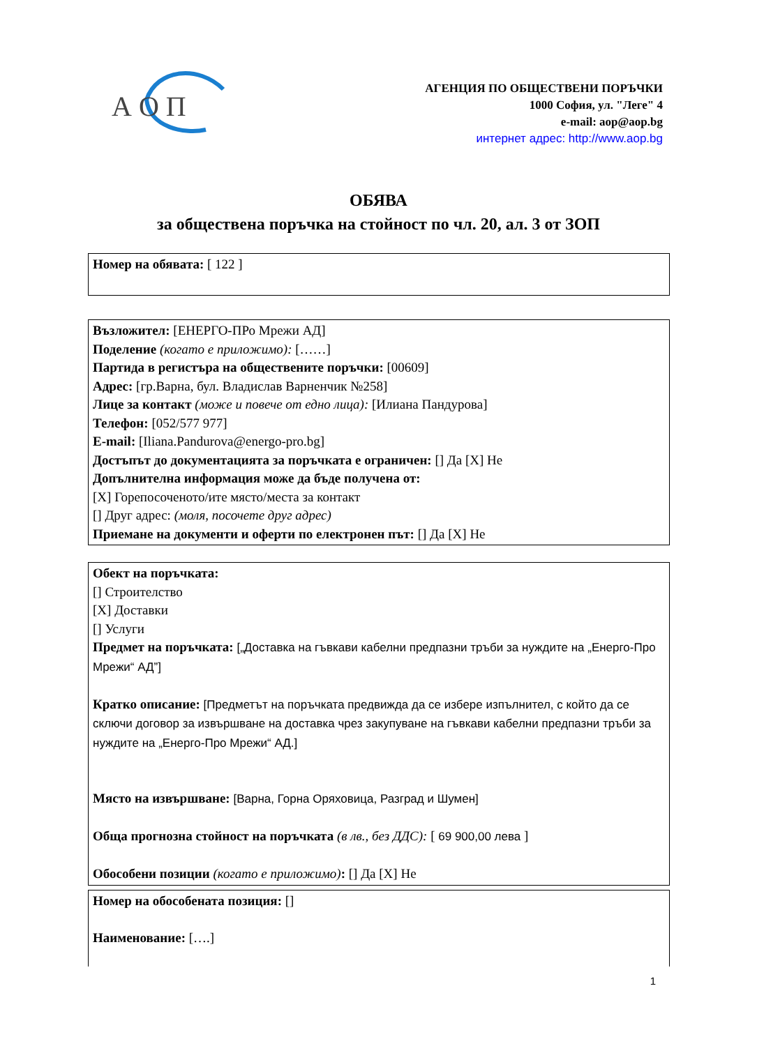А О П
АГЕНЦИЯ ПО ОБЩЕСТВЕНИ ПОРЪЧКИ
1000 София, ул. "Леге" 4
e-mail: aop@aop.bg
интернет адрес: http://www.aop.bg
ОБЯВА
за обществена поръчка на стойност по чл. 20, ал. 3 от ЗОП
Номер на обявата: [ 122 ]
Възложител: [ЕНЕРГО-ПРо Мрежи АД]
Поделение (когато е приложимо): [……]
Партида в регистъра на обществените поръчки: [00609]
Адрес: [гр.Варна, бул. Владислав Варненчик №258]
Лице за контакт (може и повече от едно лица): [Илиана Пандурова]
Телефон: [052/577 977]
E-mail: [Iliana.Pandurova@energo-pro.bg]
Достъпът до документацията за поръчката е ограничен: [] Да [X] Не
Допълнителна информация може да бъде получена от:
[X] Горепосоченото/ите място/места за контакт
[] Друг адрес: (моля, посочете друг адрес)
Приемане на документи и оферти по електронен път: [] Да [X] Не
Обект на поръчката:
[] Строителство
[X] Доставки
[] Услуги
Предмет на поръчката: [„Доставка на гъвкави кабелни предпазни тръби за нуждите на „Енерго-Про Мрежи“ АД”]
Кратко описание: [Предметът на поръчката предвижда да се избере изпълнител, с който да се сключи договор за извършване на доставка чрез закупуване на гъвкави кабелни предпазни тръби за нуждите на „Енерго-Про Мрежи“ АД.]
Място на извършване: [Варна, Горна Оряховица, Разград и Шумен]
Обща прогнозна стойност на поръчката (в лв., без ДДС): [ 69 900,00 лева ]
Обособени позиции (когато е приложимо): [] Да [X] Не
Номер на обособената позиция: []
Наименование: [….]
1